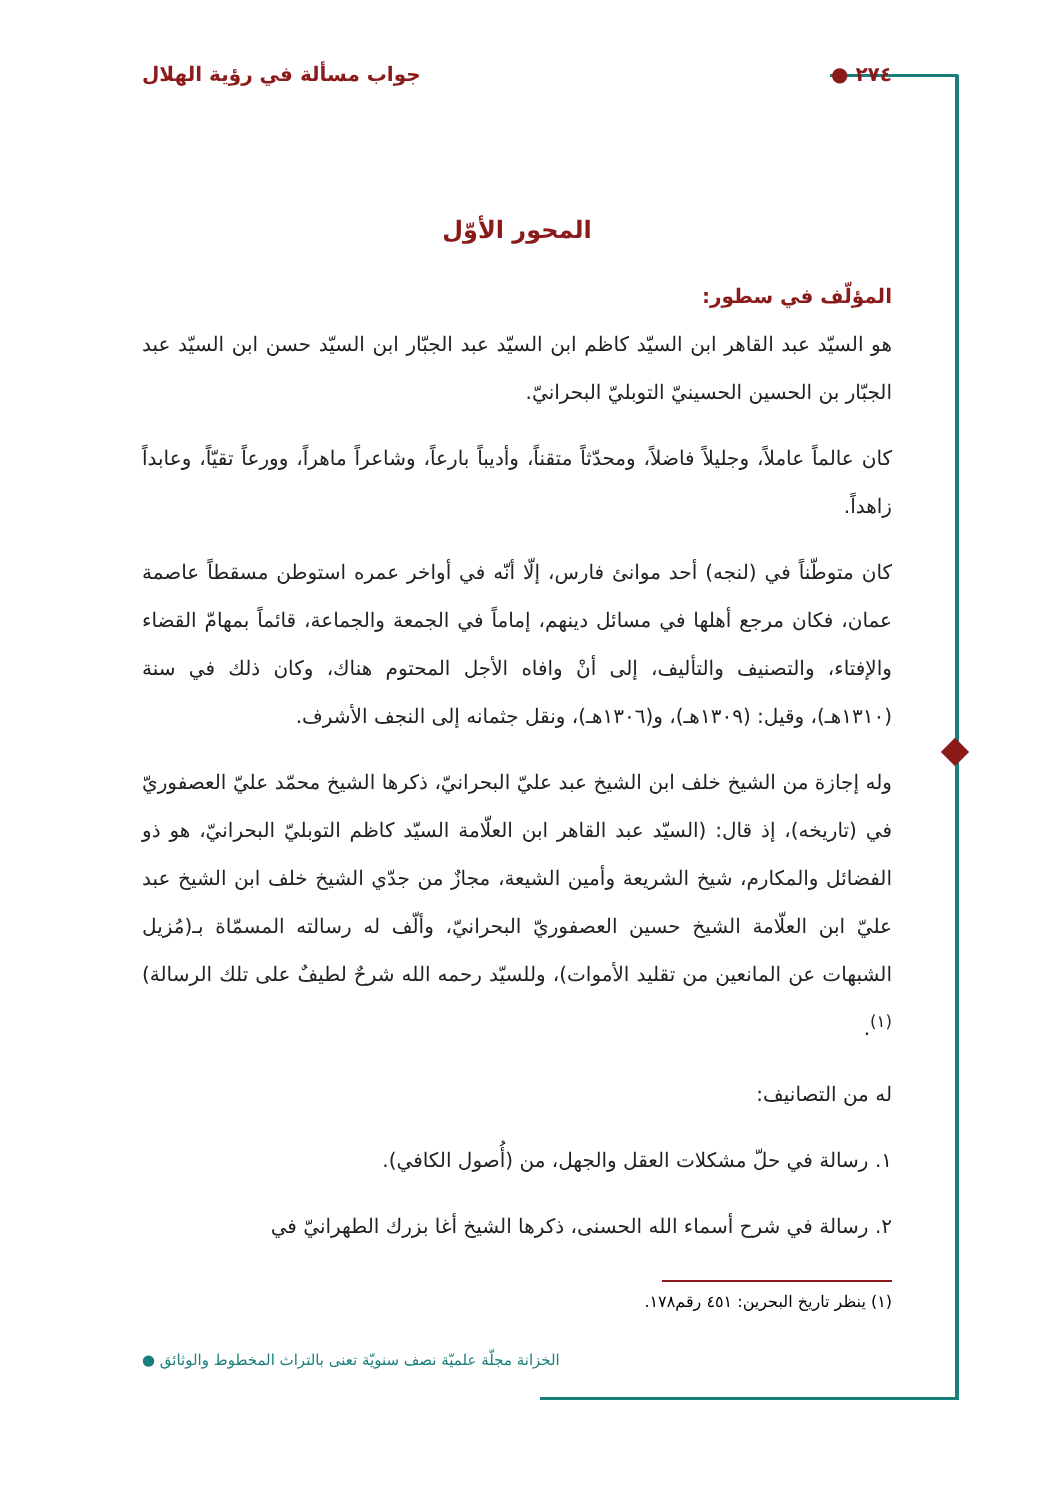٢٧٤ ● جواب مسألة في رؤية الهلال
المحور الأوّل
المؤلّف في سطور:
هو السيّد عبد القاهر ابن السيّد كاظم ابن السيّد عبد الجبّار ابن السيّد حسن ابن السيّد عبد الجبّار بن الحسين الحسينيّ التوبليّ البحرانيّ.
كان عالماً عاملاً، وجليلاً فاضلاً، ومحدّثاً متقناً، وأديباً بارعاً، وشاعراً ماهراً، وورعاً تقيّاً، وعابداً زاهداً.
كان متوطّناً في (لنجه) أحد موانئ فارس، إلّا أنّه في أواخر عمره استوطن مسقطاً عاصمة عمان، فكان مرجع أهلها في مسائل دينهم، إماماً في الجمعة والجماعة، قائماً بمهامّ القضاء والإفتاء، والتصنيف والتأليف، إلى أنْ وافاه الأجل المحتوم هناك، وكان ذلك في سنة (١٣١٠هـ)، وقيل: (١٣٠٩هـ)، و(١٣٠٦هـ)، ونقل جثمانه إلى النجف الأشرف.
وله إجازة من الشيخ خلف ابن الشيخ عبد عليّ البحرانيّ، ذكرها الشيخ محمّد عليّ العصفوريّ في (تاريخه)، إذ قال: (السيّد عبد القاهر ابن العلّامة السيّد كاظم التوبليّ البحرانيّ، هو ذو الفضائل والمكارم، شيخ الشريعة وأمين الشيعة، مجازٌ من جدّي الشيخ خلف ابن الشيخ عبد عليّ ابن العلّامة الشيخ حسين العصفوريّ البحرانيّ، وألّف له رسالته المسمّاة بـ(مُزيل الشبهات عن المانعين من تقليد الأموات)، وللسيّد رحمه الله شرحٌ لطيفٌ على تلك الرسالة)<sup>(١)</sup>.
له من التصانيف:
١. رسالة في حلّ مشكلات العقل والجهل، من (أُصول الكافي).
٢. رسالة في شرح أسماء الله الحسنى، ذكرها الشيخ أغا بزرك الطهرانيّ في
(١) ينظر تاريخ البحرين: ٤٥١ رقم١٧٨.
الخزانة مجلّة علميّة نصف سنويّة تعنى بالتراث المخطوط والوثائق ●